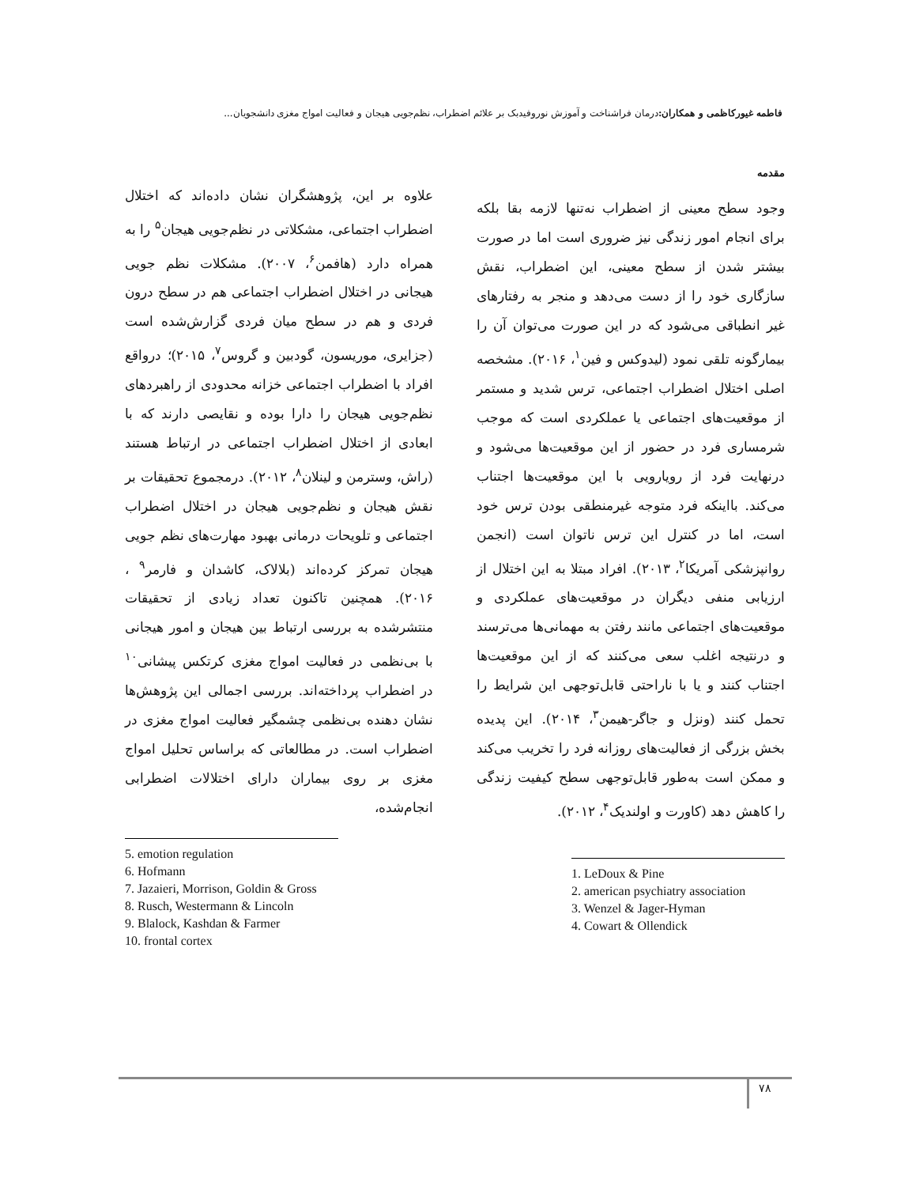فاطمه غیورکاظمی و همکاران: درمان فراشناخت و آموزش نوروفیدبک بر علائم اضطراب، نظم‌جویی هیجان و فعالیت امواج مغزی دانشجویان...
مقدمه
وجود سطح معینی از اضطراب نه‌تنها لازمه بقا بلکه برای انجام امور زندگی نیز ضروری است اما در صورت بیشتر شدن از سطح معینی، این اضطراب، نقش سازگاری خود را از دست می‌دهد و منجر به رفتارهای غیر انطباقی می‌شود که در این صورت می‌توان آن را بیمارگونه تلقی نمود (لیدوکس و فین<sup>۱</sup>، ۲۰۱۶). مشخصه اصلی اختلال اضطراب اجتماعی، ترس شدید و مستمر از موقعیت‌های اجتماعی یا عملکردی است که موجب شرمساری فرد در حضور از این موقعیت‌ها می‌شود و درنهایت فرد از رویارویی با این موقعیت‌ها اجتناب می‌کند. بااینکه فرد متوجه غیرمنطقی بودن ترس خود است، اما در کنترل این ترس ناتوان است (انجمن روانپزشکی آمریکا<sup>۲</sup>، ۲۰۱۳). افراد مبتلا به این اختلال از ارزیابی منفی دیگران در موقعیت‌های عملکردی و موقعیت‌های اجتماعی مانند رفتن به مهمانی‌ها می‌ترسند و درنتیجه اغلب سعی می‌کنند که از این موقعیت‌ها اجتناب کنند و یا با ناراحتی قابل‌توجهی این شرایط را تحمل کنند (ونزل و جاگر-هیمن<sup>۳</sup>، ۲۰۱۴). این پدیده بخش بزرگی از فعالیت‌های روزانه فرد را تخریب می‌کند و ممکن است به‌طور قابل‌توجهی سطح کیفیت زندگی را کاهش دهد (کاورت و اولندیک<sup>۴</sup>، ۲۰۱۲).
1. LeDoux & Pine
2. american psychiatry association
3. Wenzel & Jager-Hyman
4. Cowart & Ollendick
علاوه بر این، پژوهشگران نشان داده‌اند که اختلال اضطراب اجتماعی، مشکلاتی در نظم‌جویی هیجان<sup>۵</sup> را به همراه دارد (هافمن<sup>۶</sup>، ۲۰۰۷). مشکلات نظم جویی هیجانی در اختلال اضطراب اجتماعی هم در سطح درون فردی و هم در سطح میان فردی گزارش‌شده است (جزایری، موریسون، گودبین و گروس<sup>۷</sup>، ۲۰۱۵)؛ درواقع افراد با اضطراب اجتماعی خزانه محدودی از راهبردهای نظم‌جویی هیجان را دارا بوده و نقایصی دارند که با ابعادی از اختلال اضطراب اجتماعی در ارتباط هستند (راش، وسترمن و لینلان<sup>۸</sup>، ۲۰۱۲). درمجموع تحقیقات بر نقش هیجان و نظم‌جویی هیجان در اختلال اضطراب اجتماعی و تلویحات درمانی بهبود مهارت‌های نظم جویی هیجان تمرکز کرده‌اند (بلالاک، کاشدان و فارمر<sup>۹</sup> ، ۲۰۱۶). همچنین تاکنون تعداد زیادی از تحقیقات منتشرشده به بررسی ارتباط بین هیجان و امور هیجانی با بی‌نظمی در فعالیت امواج مغزی کرتکس پیشانی<sup>۱۰</sup> در اضطراب پرداخته‌اند. بررسی اجمالی این پژوهش‌ها نشان دهنده بی‌نظمی چشمگیر فعالیت امواج مغزی در اضطراب است. در مطالعاتی که براساس تحلیل امواج مغزی بر روی بیماران دارای اختلالات اضطرابی انجام‌شده،
5. emotion regulation
6. Hofmann
7. Jazaieri, Morrison, Goldin & Gross
8. Rusch, Westermann & Lincoln
9. Blalock, Kashdan & Farmer
10. frontal cortex
۷۸